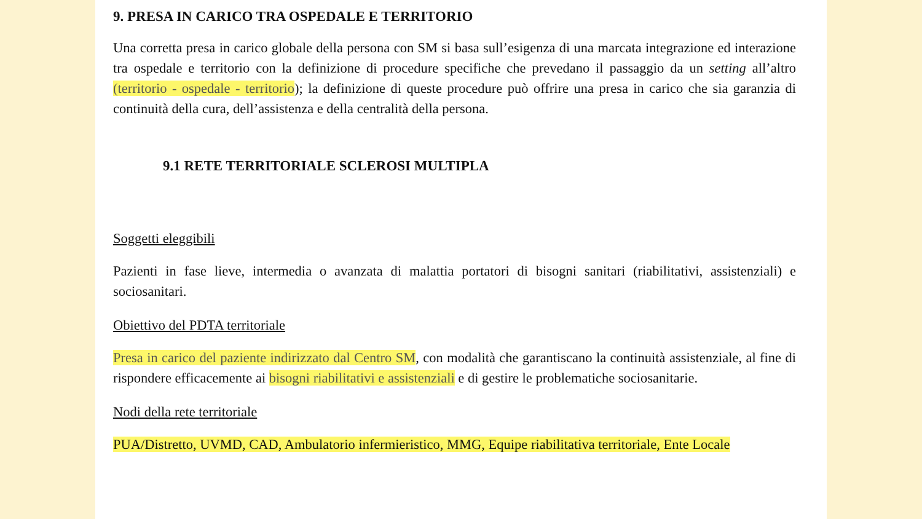9. PRESA IN CARICO TRA OSPEDALE E TERRITORIO
Una corretta presa in carico globale della persona con SM si basa sull’esigenza di una marcata integrazione ed interazione tra ospedale e territorio con la definizione di procedure specifiche che prevedano il passaggio da un setting all’altro (territorio - ospedale - territorio); la definizione di queste procedure può offrire una presa in carico che sia garanzia di continuità della cura, dell’assistenza e della centralità della persona.
9.1 RETE TERRITORIALE SCLEROSI MULTIPLA
Soggetti eleggibili
Pazienti in fase lieve, intermedia o avanzata di malattia portatori di bisogni sanitari (riabilitativi, assistenziali) e sociosanitari.
Obiettivo del PDTA territoriale
Presa in carico del paziente indirizzato dal Centro SM, con modalità che garantiscano la continuità assistenziale, al fine di rispondere efficacemente ai bisogni riabilitativi e assistenziali e di gestire le problematiche sociosanitarie.
Nodi della rete territoriale
PUA/Distretto, UVMD, CAD, Ambulatorio infermieristico, MMG, Equipe riabilitativa territoriale, Ente Locale